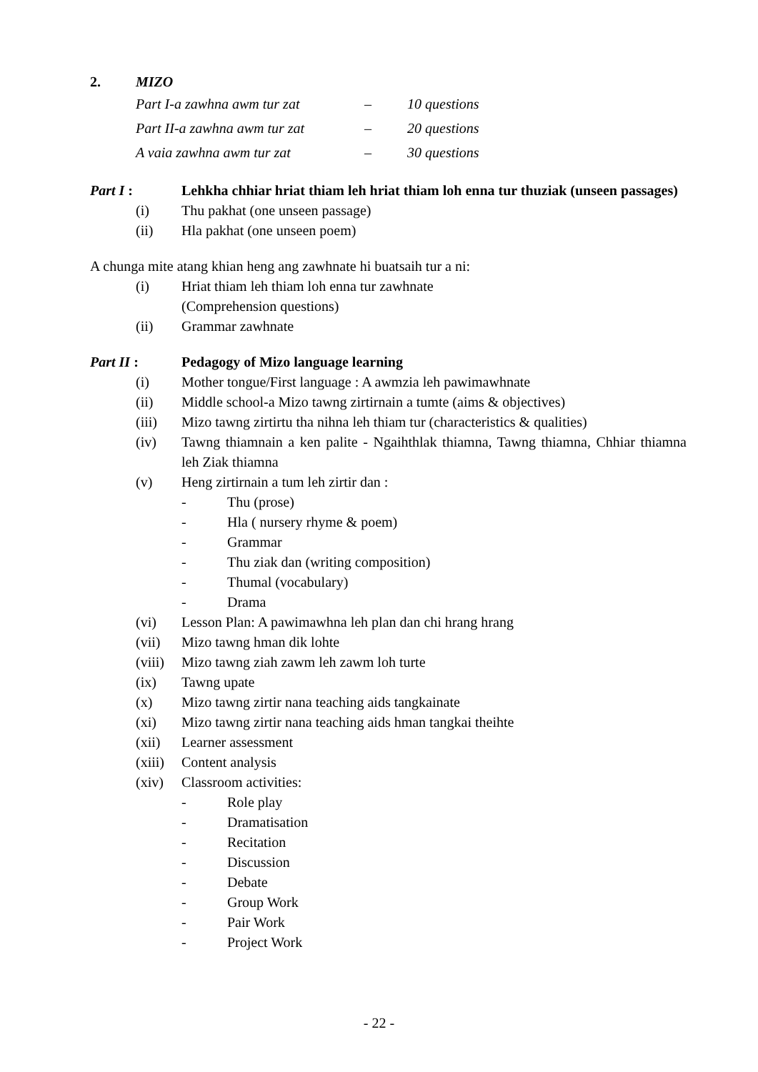2. MIZO
Part I-a zawhna awm tur zat – 10 questions
Part II-a zawhna awm tur zat – 20 questions
A vaia zawhna awm tur zat – 30 questions
Part I : Lehkha chhiar hriat thiam leh hriat thiam loh enna tur thuziak (unseen passages)
(i) Thu pakhat (one unseen passage)
(ii) Hla pakhat (one unseen poem)
A chunga mite atang khian heng ang zawhnate hi buatsaih tur a ni:
(i) Hriat thiam leh thiam loh enna tur zawhnate
(Comprehension questions)
(ii) Grammar zawhnate
Part II : Pedagogy of Mizo language learning
(i) Mother tongue/First language : A awmzia leh pawimawhnate
(ii) Middle school-a Mizo tawng zirtirnain a tumte (aims & objectives)
(iii) Mizo tawng zirtirtu tha nihna leh thiam tur (characteristics & qualities)
(iv) Tawng thiamnain a ken palite - Ngaihthlak thiamna, Tawng thiamna, Chhiar thiamna leh Ziak thiamna
(v) Heng zirtirnain a tum leh zirtir dan :
- Thu (prose)
- Hla ( nursery rhyme & poem)
- Grammar
- Thu ziak dan (writing composition)
- Thumal (vocabulary)
- Drama
(vi) Lesson Plan: A pawimawhna leh plan dan chi hrang hrang
(vii) Mizo tawng hman dik lohte
(viii) Mizo tawng ziah zawm leh zawm loh turte
(ix) Tawng upate
(x) Mizo tawng zirtir nana teaching aids tangkainate
(xi) Mizo tawng zirtir nana teaching aids hman tangkai theihte
(xii) Learner assessment
(xiii) Content analysis
(xiv) Classroom activities:
- Role play
- Dramatisation
- Recitation
- Discussion
- Debate
- Group Work
- Pair Work
- Project Work
- 22 -